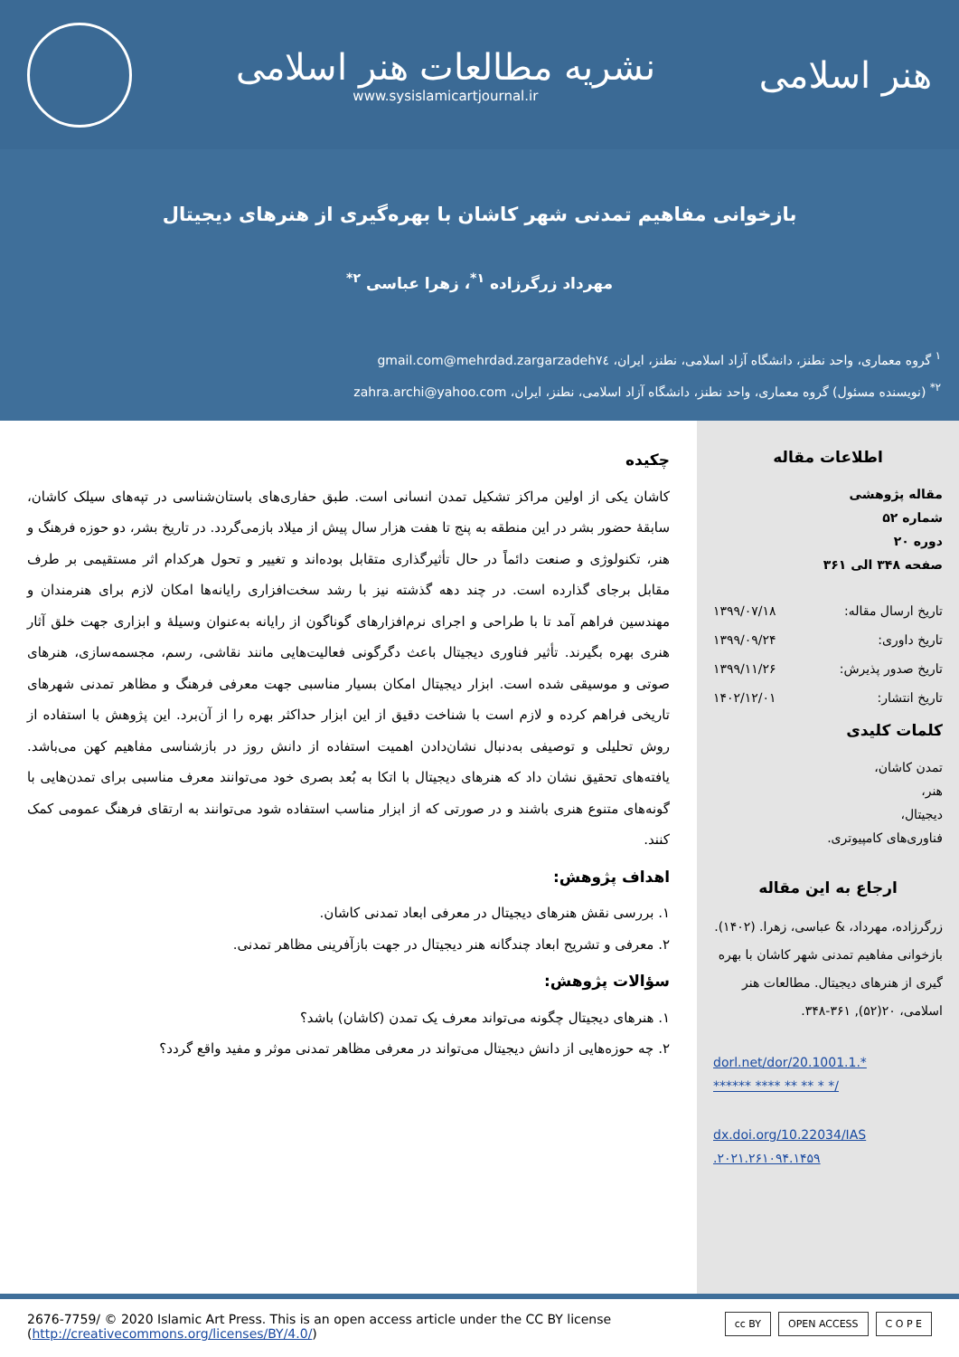هنر اسلامی
نشریه مطالعات هنر اسلامی
www.sysislamicartjournal.ir
بازخوانی مفاهیم تمدنی شهر کاشان با بهره‌گیری از هنرهای دیجیتال
مهرداد زرگرزاده <sup>۱*</sup>، زهرا عباسی <sup>۲*</sup>
<sup>۱</sup> گروه معماری، واحد نطنز، دانشگاه آزاد اسلامی، نطنز، ایران، mehrdad.zargarzadeh٧٤@gmail.com
<sup>۲*</sup> (نویسنده مسئول) گروه معماری، واحد نطنز، دانشگاه آزاد اسلامی، نطنز، ایران، zahra.archi@yahoo.com
اطلاعات مقاله
مقاله پژوهشی
شماره ۵۲
دوره ۲۰
صفحه ۳۴۸ الی ۳۶۱
تاریخ ارسال مقاله: ۱۳۹۹/۰۷/۱۸
تاریخ داوری: ۱۳۹۹/۰۹/۲۴
تاریخ صدور پذیرش: ۱۳۹۹/۱۱/۲۶
تاریخ انتشار: ۱۴۰۲/۱۲/۰۱
کلمات کلیدی
تمدن کاشان،
هنر،
دیجیتال،
فناوری‌های کامپیوتری.
ارجاع به این مقاله
زرگرزاده، مهرداد، & عباسی، زهرا. (۱۴۰۲). بازخوانی مفاهیم تمدنی شهر کاشان با بهره گیری از هنرهای دیجیتال. مطالعات هنر اسلامی، ۲۰(۵۲), ۳۶۱-۳۴۸.
dorl.net/dor/20.1001.1.*
****** **** ** ** * */
dx.doi.org/10.22034/IAS
.۲۰۲۱.۲۶۱۰۹۴.۱۴۵۹
چکیده
کاشان یکی از اولین مراکز تشکیل تمدن انسانی است. طبق حفاری‌های باستان‌شناسی در تپه‌های سیلک کاشان، سابقهٔ حضور بشر در این منطقه به پنج تا هفت هزار سال پیش از میلاد بازمی‌گردد. در تاریخ بشر، دو حوزه فرهنگ و هنر، تکنولوژی و صنعت دائماً در حال تأثیرگذاری متقابل بوده‌اند و تغییر و تحول هرکدام اثر مستقیمی بر طرف مقابل برجای گذارده است. در چند دهه گذشته نیز با رشد سخت‌افزاری رایانه‌ها امکان لازم برای هنرمندان و مهندسین فراهم آمد تا با طراحی و اجرای نرم‌افزارهای گوناگون از رایانه به‌عنوان وسیلهٔ و ابزاری جهت خلق آثار هنری بهره بگیرند. تأثیر فناوری دیجیتال باعث دگرگونی فعالیت‌هایی مانند نقاشی، رسم، مجسمه‌سازی، هنرهای صوتی و موسیقی شده است. ابزار دیجیتال امکان بسیار مناسبی جهت معرفی فرهنگ و مظاهر تمدنی شهرهای تاریخی فراهم کرده و لازم است با شناخت دقیق از این ابزار حداکثر بهره را از آن‌برد. این پژوهش با استفاده از روش تحلیلی و توصیفی به‌دنبال نشان‌دادن اهمیت استفاده از دانش روز در بازشناسی مفاهیم کهن می‌باشد. یافته‌های تحقیق نشان داد که هنرهای دیجیتال با اتکا به بُعد بصری خود می‌توانند معرف مناسبی برای تمدن‌هایی با گونه‌های متنوع هنری باشند و در صورتی که از ابزار مناسب استفاده شود می‌توانند به ارتقای فرهنگ عمومی کمک کنند.
اهداف پژوهش:
۱. بررسی نقش هنرهای دیجیتال در معرفی ابعاد تمدنی کاشان.
۲. معرفی و تشریح ابعاد چندگانه هنر دیجیتال در جهت بازآفرینی مظاهر تمدنی.
سؤالات پژوهش:
۱. هنرهای دیجیتال چگونه می‌تواند معرف یک تمدن (کاشان) باشد؟
۲. چه حوزه‌هایی از دانش دیجیتال می‌تواند در معرفی مظاهر تمدنی موثر و مفید واقع گردد؟
2676-7759/ © 2020 Islamic Art Press. This is an open access article under the CC BY license
(http://creativecommons.org/licenses/BY/4.0/)
cc BY OPEN ACCESS C O P E